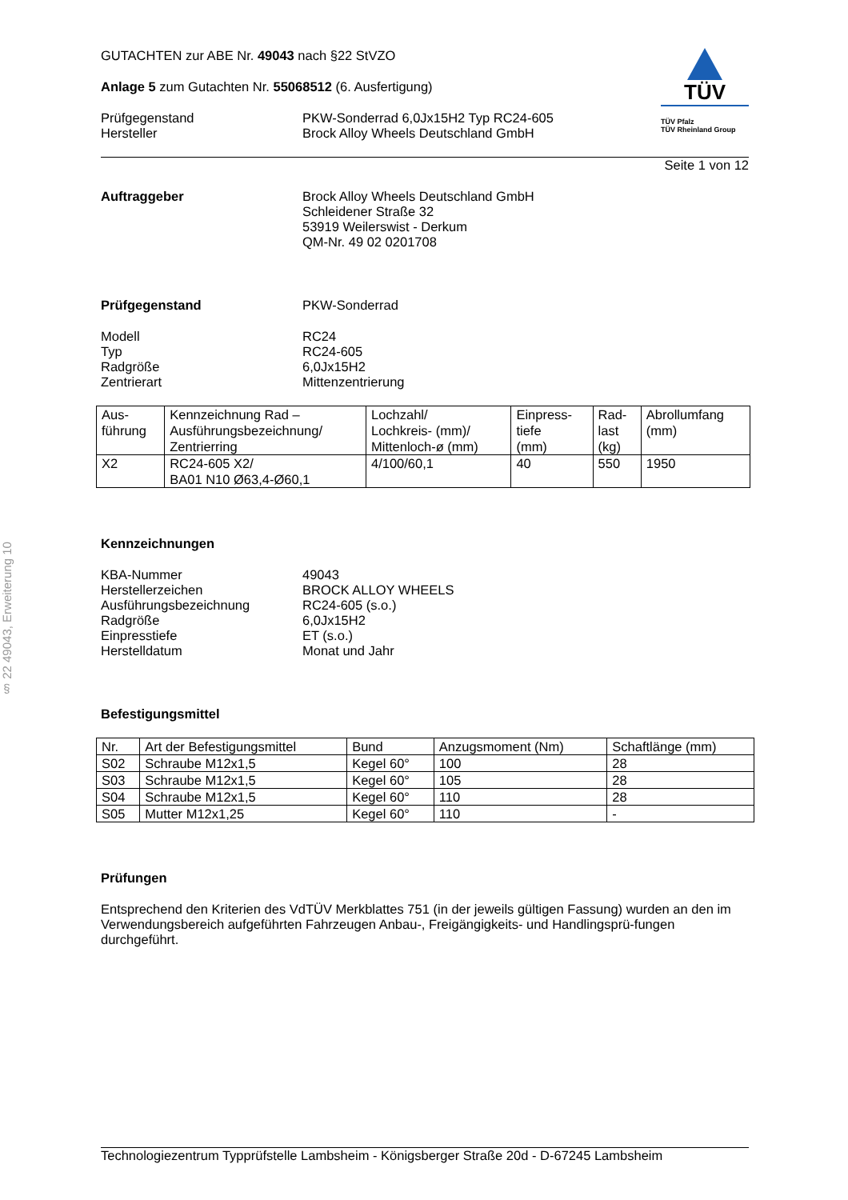§ 22 49043, Erweiterung 10
GUTACHTEN zur ABE Nr. 49043 nach §22 StVZO
Anlage 5 zum Gutachten Nr. 55068512 (6. Ausfertigung)
Prüfgegenstand
Hersteller
PKW-Sonderrad 6,0Jx15H2 Typ RC24-605
Brock Alloy Wheels Deutschland GmbH
TÜV
TÜV Pfalz
TÜV Rheinland Group
Seite 1 von 12
Auftraggeber Brock Alloy Wheels Deutschland GmbH
Schleidener Straße 32
53919 Weilerswist - Derkum
QM-Nr. 49 02 0201708
Prüfgegenstand PKW-Sonderrad
Modell
Typ
Radgröße
Zentrierart
RC24
RC24-605
6,0Jx15H2
Mittenzentrierung
| Aus- führung | Kennzeichnung Rad – Ausführungsbezeichnung/ Zentrierring | Lochzahl/ Lochkreis- (mm)/ Mittenloch-ø (mm) | Einpress- tiefe (mm) | Rad- last (kg) | Abrollumfang (mm) |
| X2 | RC24-605 X2/ BA01 N10 Ø63,4-Ø60,1 | 4/100/60,1 | 40 | 550 | 1950 |
Kennzeichnungen
KBA-Nummer
Herstellerzeichen
Ausführungsbezeichnung
Radgröße
Einpresstiefe
Herstelldatum
49043
BROCK ALLOY WHEELS
RC24-605 (s.o.)
6,0Jx15H2
ET (s.o.)
Monat und Jahr
Befestigungsmittel
| Nr. | Art der Befestigungsmittel | Bund | Anzugsmoment (Nm) | Schaftlänge (mm) |
| S02 | Schraube M12x1,5 | Kegel 60° | 100 | 28 |
| S03 | Schraube M12x1,5 | Kegel 60° | 105 | 28 |
| S04 | Schraube M12x1,5 | Kegel 60° | 110 | 28 |
| S05 | Mutter M12x1,25 | Kegel 60° | 110 | - |
Prüfungen
Entsprechend den Kriterien des VdTÜV Merkblattes 751 (in der jeweils gültigen Fassung) wurden an den im Verwendungsbereich aufgeführten Fahrzeugen Anbau-, Freigängigkeits- und Handlingsprü-fungen durchgeführt.
Technologiezentrum Typprüfstelle Lambsheim - Königsberger Straße 20d - D-67245 Lambsheim